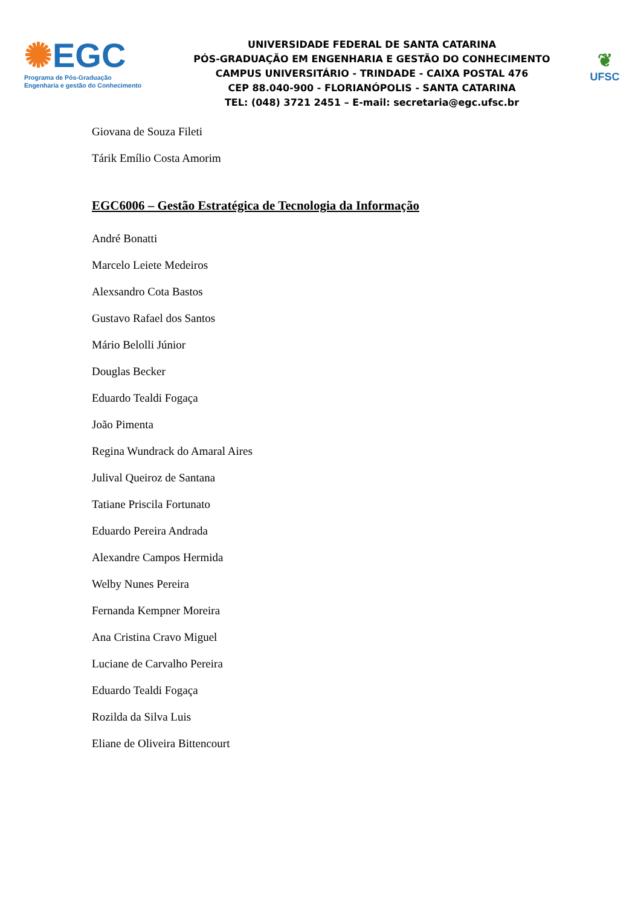✺EGC
Programa de Pós-Graduação
Engenharia e gestão do Conhecimento
UNIVERSIDADE FEDERAL DE SANTA CATARINA
PÓS-GRADUAÇÃO EM ENGENHARIA E GESTÃO DO CONHECIMENTO
CAMPUS UNIVERSITÁRIO - TRINDADE - CAIXA POSTAL 476
CEP 88.040-900 - FLORIANÓPOLIS - SANTA CATARINA
TEL: (048) 3721 2451 – E-mail: secretaria@egc.ufsc.br
❦
UFSC
Giovana de Souza Fileti
Tárik Emílio Costa Amorim
EGC6006 – Gestão Estratégica de Tecnologia da Informação
André Bonatti
Marcelo Leiete Medeiros
Alexsandro Cota Bastos
Gustavo Rafael dos Santos
Mário Belolli Júnior
Douglas Becker
Eduardo Tealdi Fogaça
João Pimenta
Regina Wundrack do Amaral Aires
Julival Queiroz de Santana
Tatiane Priscila Fortunato
Eduardo Pereira Andrada
Alexandre Campos Hermida
Welby Nunes Pereira
Fernanda Kempner Moreira
Ana Cristina Cravo Miguel
Luciane de Carvalho Pereira
Eduardo Tealdi Fogaça
Rozilda da Silva Luis
Eliane de Oliveira Bittencourt